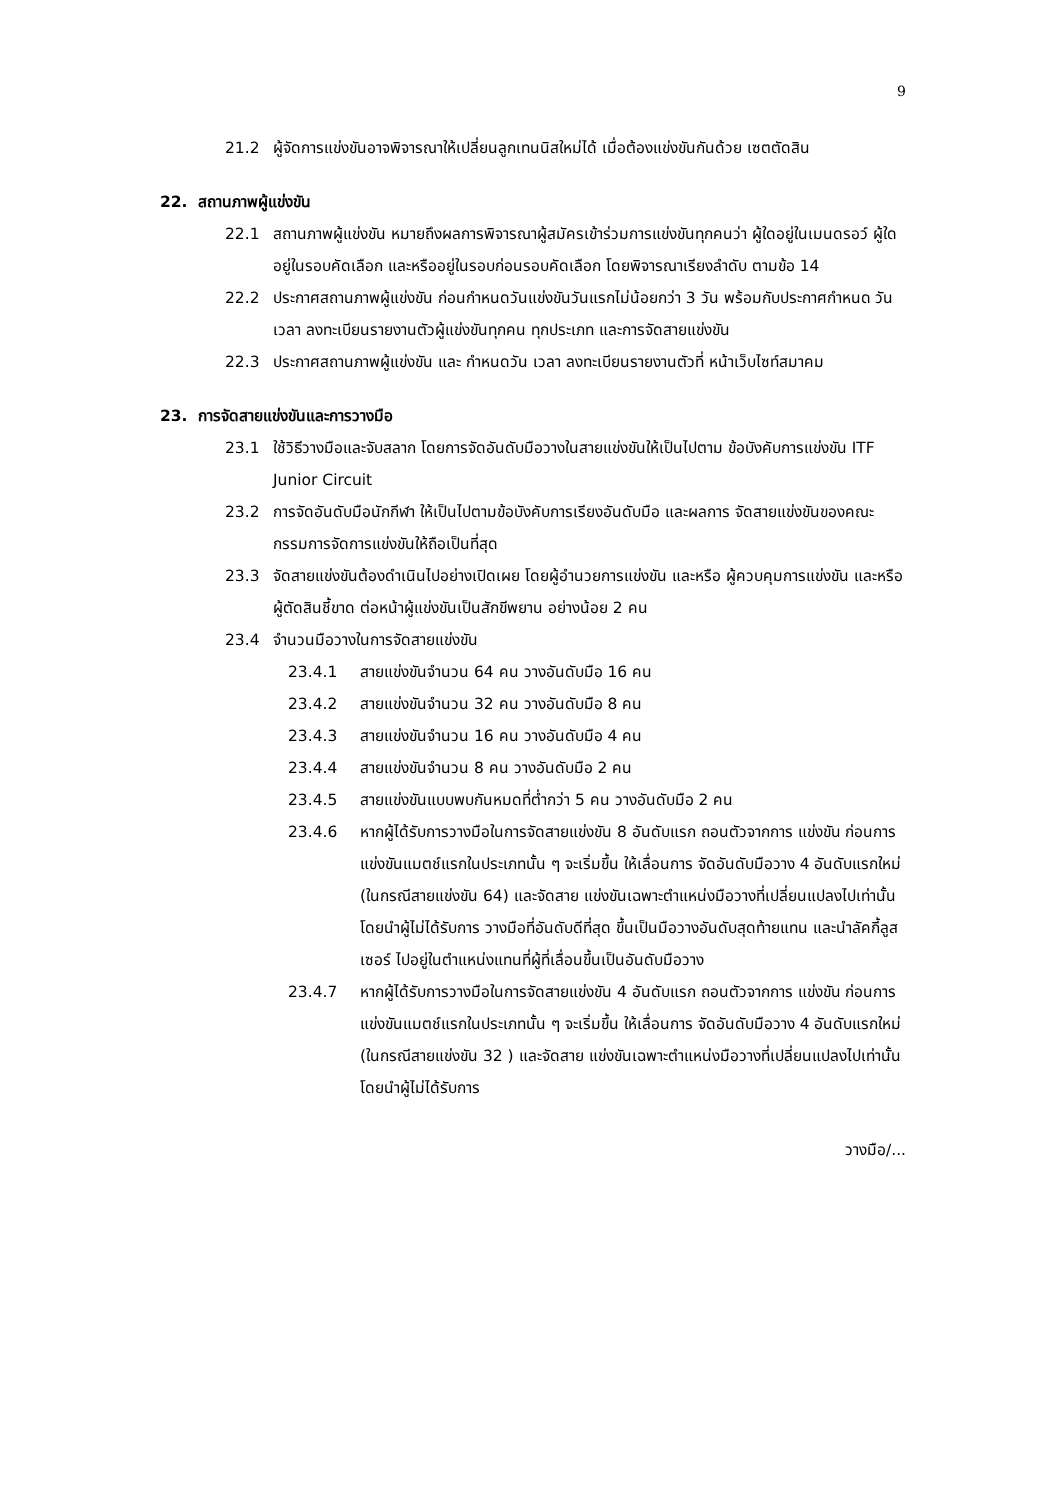9
21.2 ผู้จัดการแข่งขันอาจพิจารณาให้เปลี่ยนลูกเทนนิสใหม่ได้ เมื่อต้องแข่งขันกันด้วย เซตตัดสิน
22. สถานภาพผู้แข่งขัน
22.1 สถานภาพผู้แข่งขัน หมายถึงผลการพิจารณาผู้สมัครเข้าร่วมการแข่งขันทุกคนว่า ผู้ใดอยู่ในเมนดรอว์ ผู้ใดอยู่ในรอบคัดเลือก และหรืออยู่ในรอบก่อนรอบคัดเลือก โดยพิจารณาเรียงลำดับ ตามข้อ 14
22.2 ประกาศสถานภาพผู้แข่งขัน ก่อนกำหนดวันแข่งขันวันแรกไม่น้อยกว่า 3 วัน พร้อมกับประกาศกำหนด วัน เวลา ลงทะเบียนรายงานตัวผู้แข่งขันทุกคน ทุกประเภท และการจัดสายแข่งขัน
22.3 ประกาศสถานภาพผู้แข่งขัน และ กำหนดวัน เวลา ลงทะเบียนรายงานตัวที่ หน้าเว็บไซท์สมาคม
23. การจัดสายแข่งขันและการวางมือ
23.1 ใช้วิธีวางมือและจับสลาก โดยการจัดอันดับมือวางในสายแข่งขันให้เป็นไปตาม ข้อบังคับการแข่งขัน ITF Junior Circuit
23.2 การจัดอันดับมือนักกีฬา ให้เป็นไปตามข้อบังคับการเรียงอันดับมือ และผลการ จัดสายแข่งขันของคณะกรรมการจัดการแข่งขันให้ถือเป็นที่สุด
23.3 จัดสายแข่งขันต้องดำเนินไปอย่างเปิดเผย โดยผู้อำนวยการแข่งขัน และหรือ ผู้ควบคุมการแข่งขัน และหรือผู้ตัดสินชี้ขาด ต่อหน้าผู้แข่งขันเป็นสักขีพยาน อย่างน้อย 2 คน
23.4 จำนวนมือวางในการจัดสายแข่งขัน
23.4.1 สายแข่งขันจำนวน 64 คน วางอันดับมือ 16 คน
23.4.2 สายแข่งขันจำนวน 32 คน วางอันดับมือ 8 คน
23.4.3 สายแข่งขันจำนวน 16 คน วางอันดับมือ 4 คน
23.4.4 สายแข่งขันจำนวน 8 คน วางอันดับมือ 2 คน
23.4.5 สายแข่งขันแบบพบกันหมดที่ต่ำกว่า 5 คน วางอันดับมือ 2 คน
23.4.6 หากผู้ได้รับการวางมือในการจัดสายแข่งขัน 8 อันดับแรก ถอนตัวจากการ แข่งขัน ก่อนการแข่งขันแมตช์แรกในประเภทนั้น ๆ จะเริ่มขึ้น ให้เลื่อนการ จัดอันดับมือวาง 4 อันดับแรกใหม่ (ในกรณีสายแข่งขัน 64) และจัดสาย แข่งขันเฉพาะตำแหน่งมือวางที่เปลี่ยนแปลงไปเท่านั้น โดยนำผู้ไม่ได้รับการ วางมือที่อันดับดีที่สุด ขึ้นเป็นมือวางอันดับสุดท้ายแทน และนำลัคกี้ลูสเซอร์ ไปอยู่ในตำแหน่งแทนที่ผู้ที่เลื่อนขึ้นเป็นอันดับมือวาง
23.4.7 หากผู้ได้รับการวางมือในการจัดสายแข่งขัน 4 อันดับแรก ถอนตัวจากการ แข่งขัน ก่อนการแข่งขันแมตช์แรกในประเภทนั้น ๆ จะเริ่มขึ้น ให้เลื่อนการ จัดอันดับมือวาง 4 อันดับแรกใหม่ (ในกรณีสายแข่งขัน 32 ) และจัดสาย แข่งขันเฉพาะตำแหน่งมือวางที่เปลี่ยนแปลงไปเท่านั้น โดยนำผู้ไม่ได้รับการ
วางมือ/...